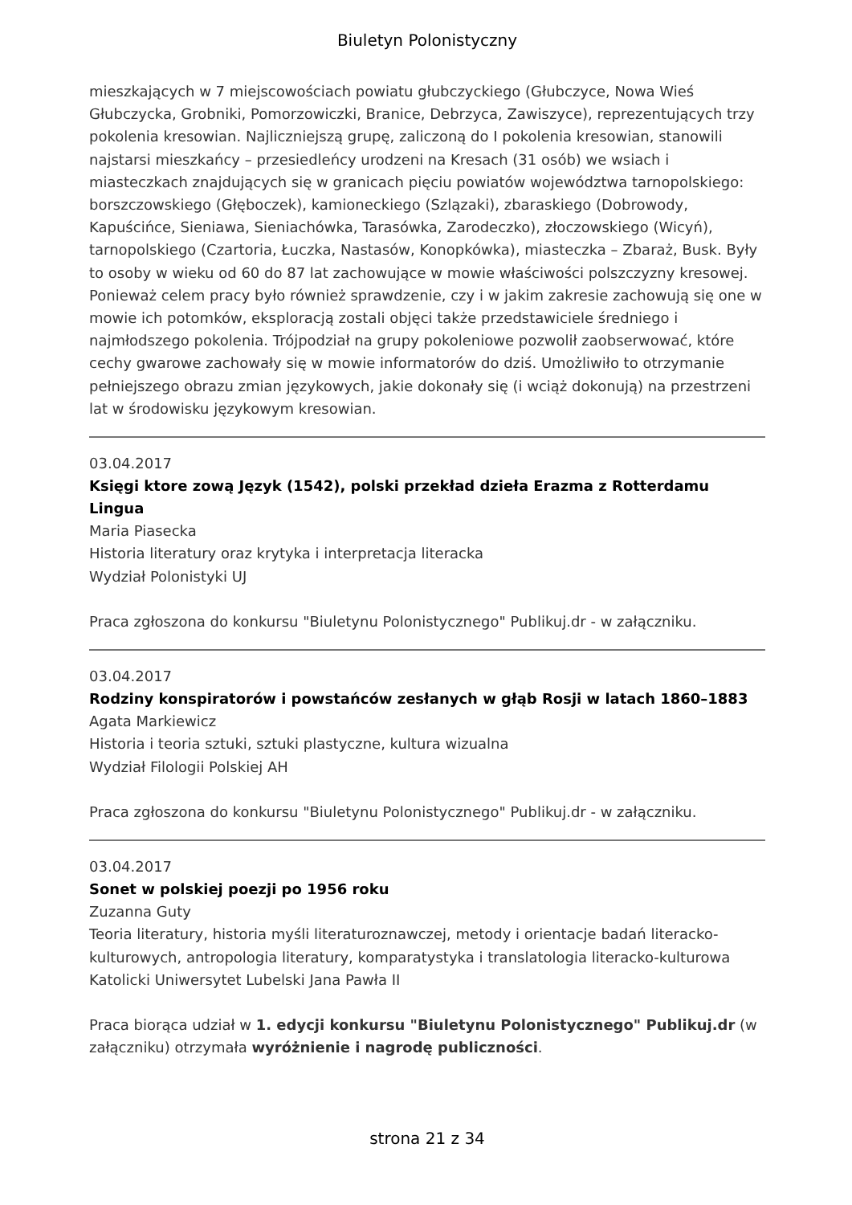Biuletyn Polonistyczny
mieszkających w 7 miejscowościach powiatu głubczyckiego (Głubczyce, Nowa Wieś Głubczycka, Grobniki, Pomorzowiczki, Branice, Debrzyca, Zawiszyce), reprezentujących trzy pokolenia kresowian. Najliczniejszą grupę, zaliczoną do I pokolenia kresowian, stanowili najstarsi mieszkańcy – przesiedleńcy urodzeni na Kresach (31 osób) we wsiach i miasteczkach znajdujących się w granicach pięciu powiatów województwa tarnopolskiego: borszczowskiego (Głęboczek), kamioneckiego (Szlązaki), zbaraskiego (Dobrowody, Kapuścińce, Sieniawa, Sieniachówka, Tarasówka, Zarodeczko), złoczowskiego (Wicyń), tarnopolskiego (Czartoria, Łuczka, Nastasów, Konopkówka), miasteczka – Zbaraż, Busk. Były to osoby w wieku od 60 do 87 lat zachowujące w mowie właściwości polszczyzny kresowej. Ponieważ celem pracy było również sprawdzenie, czy i w jakim zakresie zachowują się one w mowie ich potomków, eksploracją zostali objęci także przedstawiciele średniego i najmłodszego pokolenia. Trójpodział na grupy pokoleniowe pozwolił zaobserwować, które cechy gwarowe zachowały się w mowie informatorów do dziś. Umożliwiło to otrzymanie pełniejszego obrazu zmian językowych, jakie dokonały się (i wciąż dokonują) na przestrzeni lat w środowisku językowym kresowian.
03.04.2017
Księgi ktore zową Język (1542), polski przekład dzieła Erazma z Rotterdamu Lingua
Maria Piasecka
Historia literatury oraz krytyka i interpretacja literacka
Wydział Polonistyki UJ
Praca zgłoszona do konkursu "Biuletynu Polonistycznego" Publikuj.dr - w załączniku.
03.04.2017
Rodziny konspiratorów i powstańców zesłanych w głąb Rosji w latach 1860–1883
Agata Markiewicz
Historia i teoria sztuki, sztuki plastyczne, kultura wizualna
Wydział Filologii Polskiej AH
Praca zgłoszona do konkursu "Biuletynu Polonistycznego" Publikuj.dr - w załączniku.
03.04.2017
Sonet w polskiej poezji po 1956 roku
Zuzanna Guty
Teoria literatury, historia myśli literaturoznawczej, metody i orientacje badań literacko-kulturowych, antropologia literatury, komparatystyka i translatologia literacko-kulturowa
Katolicki Uniwersytet Lubelski Jana Pawła II
Praca biorąca udział w 1. edycji konkursu "Biuletynu Polonistycznego" Publikuj.dr (w załączniku) otrzymała wyróżnienie i nagrodę publiczności.
strona 21 z 34